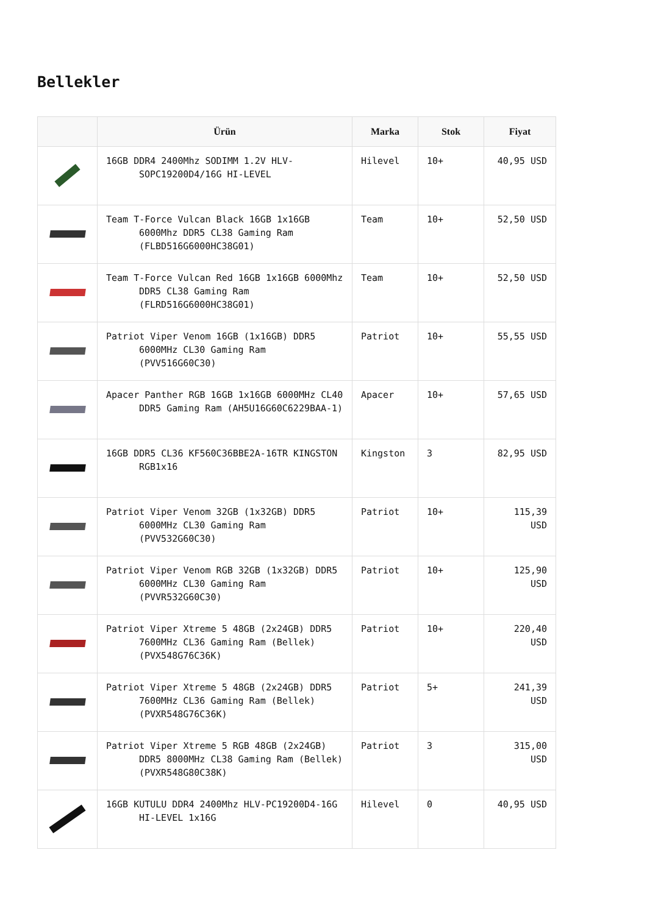Bellekler
| | Ürün | Marka | Stok | Fiyat |
| --- | --- | --- | --- | --- |
| | 16GB DDR4 2400Mhz SODIMM 1.2V HLV-SOPC19200D4/16G HI-LEVEL | Hilevel | 10+ | 40,95 USD |
| | Team T-Force Vulcan Black 16GB 1x16GB 6000Mhz DDR5 CL38 Gaming Ram (FLBD516G6000HC38G01) | Team | 10+ | 52,50 USD |
| | Team T-Force Vulcan Red 16GB 1x16GB 6000Mhz DDR5 CL38 Gaming Ram (FLRD516G6000HC38G01) | Team | 10+ | 52,50 USD |
| | Patriot Viper Venom 16GB (1x16GB) DDR5 6000MHz CL30 Gaming Ram (PVV516G60C30) | Patriot | 10+ | 55,55 USD |
| | Apacer Panther RGB 16GB 1x16GB 6000MHz CL40 DDR5 Gaming Ram (AH5U16G60C6229BAA-1) | Apacer | 10+ | 57,65 USD |
| | 16GB DDR5 CL36 KF560C36BBE2A-16TR KINGSTON RGB1x16 | Kingston | 3 | 82,95 USD |
| | Patriot Viper Venom 32GB (1x32GB) DDR5 6000MHz CL30 Gaming Ram (PVV532G60C30) | Patriot | 10+ | 115,39 USD |
| | Patriot Viper Venom RGB 32GB (1x32GB) DDR5 6000MHz CL30 Gaming Ram (PVVR532G60C30) | Patriot | 10+ | 125,90 USD |
| | Patriot Viper Xtreme 5 48GB (2x24GB) DDR5 7600MHz CL36 Gaming Ram (Bellek) (PVX548G76C36K) | Patriot | 10+ | 220,40 USD |
| | Patriot Viper Xtreme 5 48GB (2x24GB) DDR5 7600MHz CL36 Gaming Ram (Bellek) (PVXR548G76C36K) | Patriot | 5+ | 241,39 USD |
| | Patriot Viper Xtreme 5 RGB 48GB (2x24GB) DDR5 8000MHz CL38 Gaming Ram (Bellek) (PVXR548G80C38K) | Patriot | 3 | 315,00 USD |
| | 16GB KUTULU DDR4 2400Mhz HLV-PC19200D4-16G HI-LEVEL 1x16G | Hilevel | 0 | 40,95 USD |